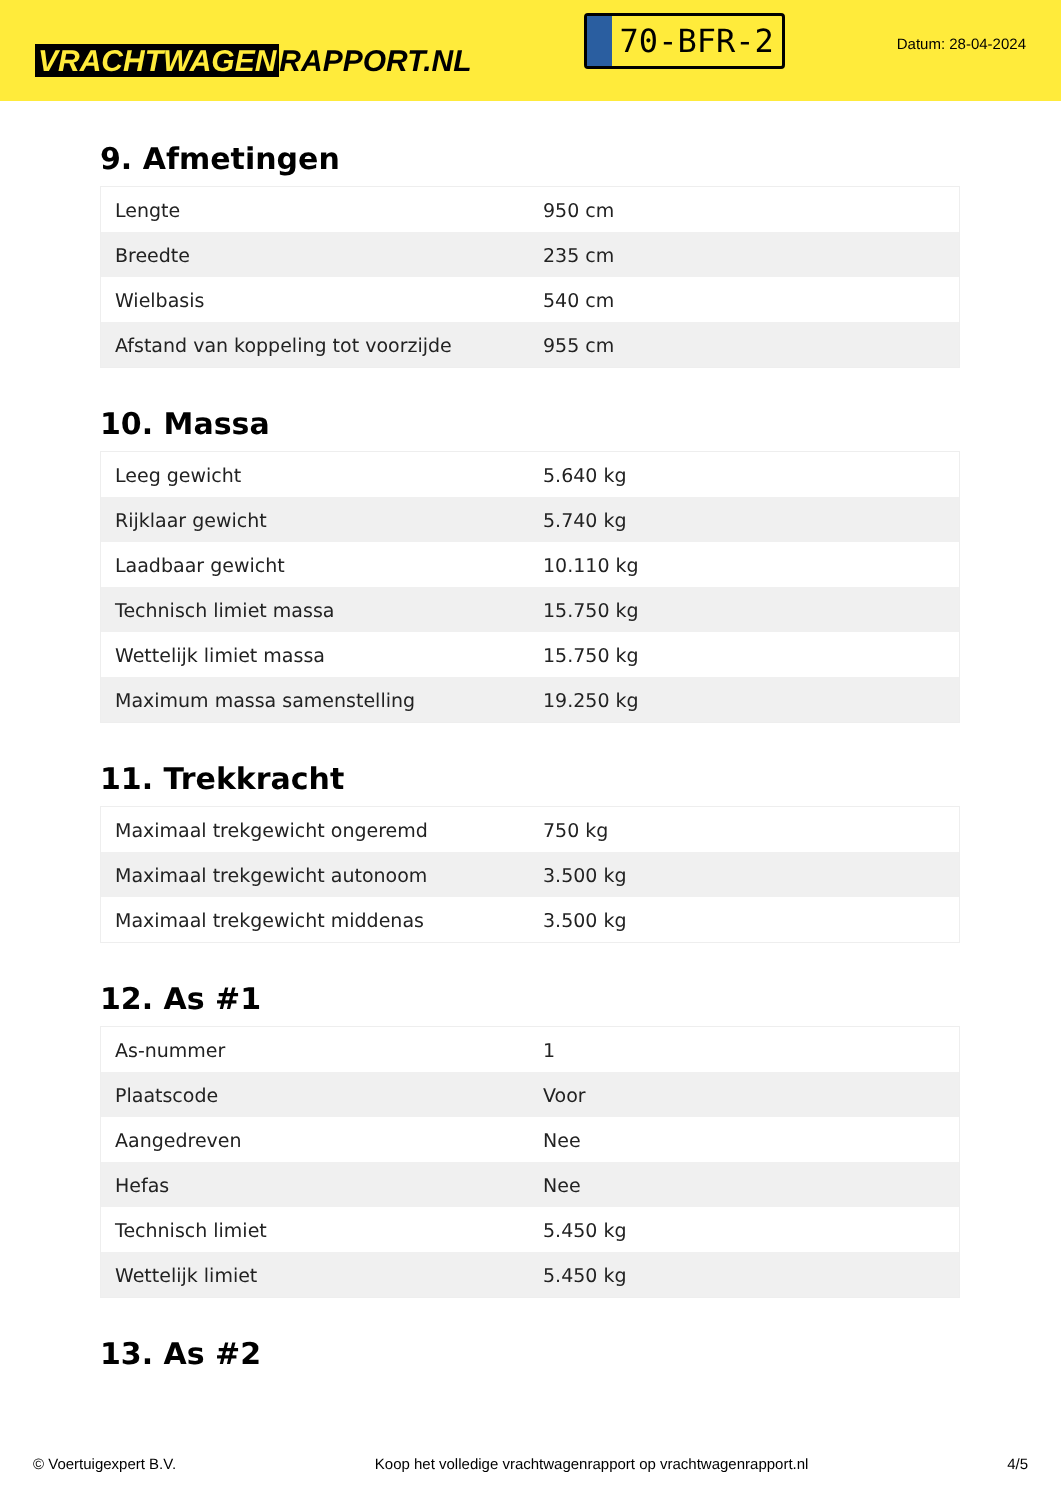VRACHTWAGEN RAPPORT.NL
70-BFR-2
Datum: 28-04-2024
9. Afmetingen
| Lengte | 950 cm |
| Breedte | 235 cm |
| Wielbasis | 540 cm |
| Afstand van koppeling tot voorzijde | 955 cm |
10. Massa
| Leeg gewicht | 5.640 kg |
| Rijklaar gewicht | 5.740 kg |
| Laadbaar gewicht | 10.110 kg |
| Technisch limiet massa | 15.750 kg |
| Wettelijk limiet massa | 15.750 kg |
| Maximum massa samenstelling | 19.250 kg |
11. Trekkracht
| Maximaal trekgewicht ongeremd | 750 kg |
| Maximaal trekgewicht autonoom | 3.500 kg |
| Maximaal trekgewicht middenas | 3.500 kg |
12. As #1
| As-nummer | 1 |
| Plaatscode | Voor |
| Aangedreven | Nee |
| Hefas | Nee |
| Technisch limiet | 5.450 kg |
| Wettelijk limiet | 5.450 kg |
13. As #2
© Voertuigexpert B.V. Koop het volledige vrachtwagenrapport op vrachtwagenrapport.nl 4/5